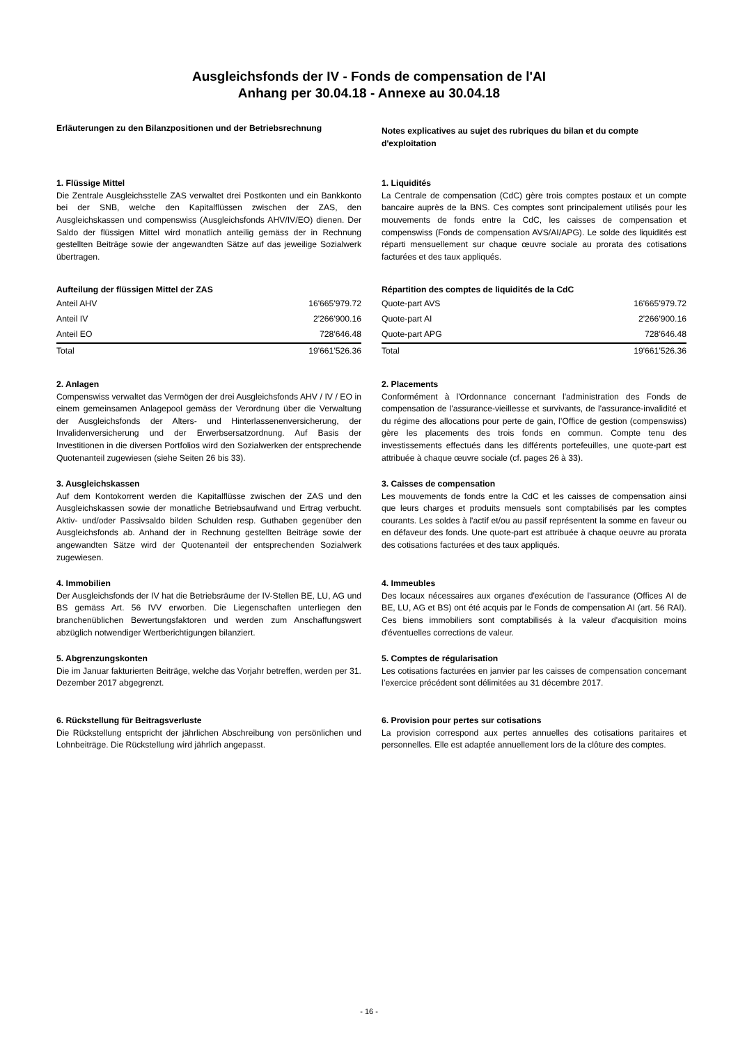Ausgleichsfonds der IV - Fonds de compensation de l'AI
Anhang per 30.04.18 - Annexe au 30.04.18
Erläuterungen zu den Bilanzpositionen und der Betriebsrechnung
Notes explicatives au sujet des rubriques du bilan et du compte d'exploitation
1. Flüssige Mittel
Die Zentrale Ausgleichsstelle ZAS verwaltet drei Postkonten und ein Bankkonto bei der SNB, welche den Kapitalflüssen zwischen der ZAS, den Ausgleichskassen und compenswiss (Ausgleichsfonds AHV/IV/EO) dienen. Der Saldo der flüssigen Mittel wird monatlich anteilig gemäss der in Rechnung gestellten Beiträge sowie der angewandten Sätze auf das jeweilige Sozialwerk übertragen.
1. Liquidités
La Centrale de compensation (CdC) gère trois comptes postaux et un compte bancaire auprès de la BNS. Ces comptes sont principalement utilisés pour les mouvements de fonds entre la CdC, les caisses de compensation et compenswiss (Fonds de compensation AVS/AI/APG). Le solde des liquidités est réparti mensuellement sur chaque œuvre sociale au prorata des cotisations facturées et des taux appliqués.
Aufteilung der flüssigen Mittel der ZAS
| Anteil AHV | 16'665'979.72 |
| Anteil IV | 2'266'900.16 |
| Anteil EO | 728'646.48 |
| Total | 19'661'526.36 |
Répartition des comptes de liquidités de la CdC
| Quote-part AVS | 16'665'979.72 |
| Quote-part AI | 2'266'900.16 |
| Quote-part APG | 728'646.48 |
| Total | 19'661'526.36 |
2. Anlagen
Compenswiss verwaltet das Vermögen der drei Ausgleichsfonds AHV / IV / EO in einem gemeinsamen Anlagepool gemäss der Verordnung über die Verwaltung der Ausgleichsfonds der Alters- und Hinterlassenenversicherung, der Invalidenversicherung und der Erwerbsersatzordnung. Auf Basis der Investitionen in die diversen Portfolios wird den Sozialwerken der entsprechende Quotenanteil zugewiesen (siehe Seiten 26 bis 33).
2. Placements
Conformément à l'Ordonnance concernant l'administration des Fonds de compensation de l'assurance-vieillesse et survivants, de l'assurance-invalidité et du régime des allocations pour perte de gain, l’Office de gestion (compenswiss) gère les placements des trois fonds en commun. Compte tenu des investissements effectués dans les différents portefeuilles, une quote-part est attribuée à chaque œuvre sociale (cf. pages 26 à 33).
3. Ausgleichskassen
Auf dem Kontokorrent werden die Kapitalflüsse zwischen der ZAS und den Ausgleichskassen sowie der monatliche Betriebsaufwand und Ertrag verbucht. Aktiv- und/oder Passivsaldo bilden Schulden resp. Guthaben gegenüber den Ausgleichsfonds ab. Anhand der in Rechnung gestellten Beiträge sowie der angewandten Sätze wird der Quotenanteil der entsprechenden Sozialwerk zugewiesen.
3. Caisses de compensation
Les mouvements de fonds entre la CdC et les caisses de compensation ainsi que leurs charges et produits mensuels sont comptabilisés par les comptes courants. Les soldes à l'actif et/ou au passif représentent la somme en faveur ou en défaveur des fonds. Une quote-part est attribuée à chaque oeuvre au prorata des cotisations facturées et des taux appliqués.
4. Immobilien
Der Ausgleichsfonds der IV hat die Betriebsräume der IV-Stellen BE, LU, AG und BS gemäss Art. 56 IVV erworben. Die Liegenschaften unterliegen den branchenüblichen Bewertungsfaktoren und werden zum Anschaffungswert abzüglich notwendiger Wertberichtigungen bilanziert.
4. Immeubles
Des locaux nécessaires aux organes d'exécution de l'assurance (Offices AI de BE, LU, AG et BS) ont été acquis par le Fonds de compensation AI (art. 56 RAI). Ces biens immobiliers sont comptabilisés à la valeur d'acquisition moins d'éventuelles corrections de valeur.
5. Abgrenzungskonten
Die im Januar fakturierten Beiträge, welche das Vorjahr betreffen, werden per 31. Dezember 2017 abgegrenzt.
5. Comptes de régularisation
Les cotisations facturées en janvier par les caisses de compensation concernant l’exercice précédent sont délimitées au 31 décembre 2017.
6. Rückstellung für Beitragsverluste
Die Rückstellung entspricht der jährlichen Abschreibung von persönlichen und Lohnbeiträge. Die Rückstellung wird jährlich angepasst.
6. Provision pour pertes sur cotisations
La provision correspond aux pertes annuelles des cotisations paritaires et personnelles. Elle est adaptée annuellement lors de la clôture des comptes.
- 16 -